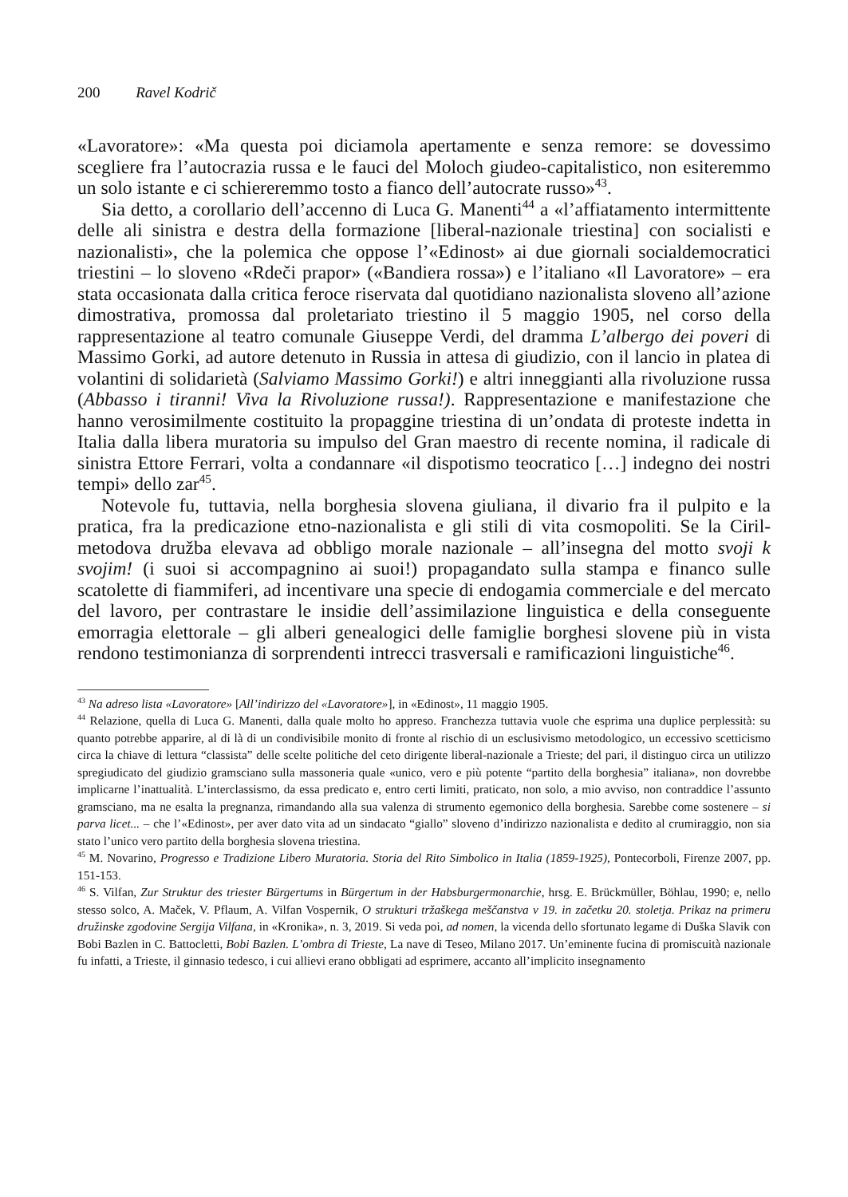200 Ravel Kodrič
«Lavoratore»: «Ma questa poi diciamola apertamente e senza remore: se dovessimo scegliere fra l’autocrazia russa e le fauci del Moloch giudeo-capitalistico, non esiteremmo un solo istante e ci schiereremmo tosto a fianco dell’autocrate russo»<sup>43</sup>.
Sia detto, a corollario dell’accenno di Luca G. Manenti<sup>44</sup> a «l’affiatamento intermittente delle ali sinistra e destra della formazione [liberal-nazionale triestina] con socialisti e nazionalisti», che la polemica che oppose l’«Edinost» ai due giornali socialdemocratici triestini – lo sloveno «Rdeči prapor» («Bandiera rossa») e l’italiano «Il Lavoratore» – era stata occasionata dalla critica feroce riservata dal quotidiano nazionalista sloveno all’azione dimostrativa, promossa dal proletariato triestino il 5 maggio 1905, nel corso della rappresentazione al teatro comunale Giuseppe Verdi, del dramma L’albergo dei poveri di Massimo Gorki, ad autore detenuto in Russia in attesa di giudizio, con il lancio in platea di volantini di solidarietà (Salviamo Massimo Gorki!) e altri inneggianti alla rivoluzione russa (Abbasso i tiranni! Viva la Rivoluzione russa!). Rappresentazione e manifestazione che hanno verosimilmente costituito la propaggine triestina di un’ondata di proteste indetta in Italia dalla libera muratoria su impulso del Gran maestro di recente nomina, il radicale di sinistra Ettore Ferrari, volta a condannare «il dispotismo teocratico […] indegno dei nostri tempi» dello zar<sup>45</sup>.
Notevole fu, tuttavia, nella borghesia slovena giuliana, il divario fra il pulpito e la pratica, fra la predicazione etno-nazionalista e gli stili di vita cosmopoliti. Se la Ciril-metodova družba elevava ad obbligo morale nazionale – all’insegna del motto svoji k svojim! (i suoi si accompagnino ai suoi!) propagandato sulla stampa e financo sulle scatolette di fiammiferi, ad incentivare una specie di endogamia commerciale e del mercato del lavoro, per contrastare le insidie dell’assimilazione linguistica e della conseguente emorragia elettorale – gli alberi genealogici delle famiglie borghesi slovene più in vista rendono testimonianza di sorprendenti intrecci trasversali e ramificazioni linguistiche<sup>46</sup>.
<sup>43</sup> Na adreso lista «Lavoratore» [All’indirizzo del «Lavoratore»], in «Edinost», 11 maggio 1905.
<sup>44</sup> Relazione, quella di Luca G. Manenti, dalla quale molto ho appreso. Franchezza tuttavia vuole che esprima una duplice perplessità: su quanto potrebbe apparire, al di là di un condivisibile monito di fronte al rischio di un esclusivismo metodologico, un eccessivo scetticismo circa la chiave di lettura “classista” delle scelte politiche del ceto dirigente liberal-nazionale a Trieste; del pari, il distinguo circa un utilizzo spregiudicato del giudizio gramsciano sulla massoneria quale «unico, vero e più potente “partito della borghesia” italiana», non dovrebbe implicarne l’inattualità. L’interclassismo, da essa predicato e, entro certi limiti, praticato, non solo, a mio avviso, non contraddice l’assunto gramsciano, ma ne esalta la pregnanza, rimandando alla sua valenza di strumento egemonico della borghesia. Sarebbe come sostenere – si parva licet... – che l’«Edinost», per aver dato vita ad un sindacato “giallo” sloveno d’indirizzo nazionalista e dedito al crumiraggio, non sia stato l’unico vero partito della borghesia slovena triestina.
<sup>45</sup> M. Novarino, Progresso e Tradizione Libero Muratoria. Storia del Rito Simbolico in Italia (1859-1925), Pontecorboli, Firenze 2007, pp. 151-153.
<sup>46</sup> S. Vilfan, Zur Struktur des triester Bürgertums in Bürgertum in der Habsburgermonarchie, hrsg. E. Brückmüller, Böhlau, 1990; e, nello stesso solco, A. Maček, V. Pflaum, A. Vilfan Vospernik, O strukturi tržaškega meščanstva v 19. in začetku 20. stoletja. Prikaz na primeru družinske zgodovine Sergija Vilfana, in «Kronika», n. 3, 2019. Si veda poi, ad nomen, la vicenda dello sfortunato legame di Duška Slavik con Bobi Bazlen in C. Battocletti, Bobi Bazlen. L’ombra di Trieste, La nave di Teseo, Milano 2017. Un’eminente fucina di promiscuità nazionale fu infatti, a Trieste, il ginnasio tedesco, i cui allievi erano obbligati ad esprimere, accanto all’implicito insegnamento